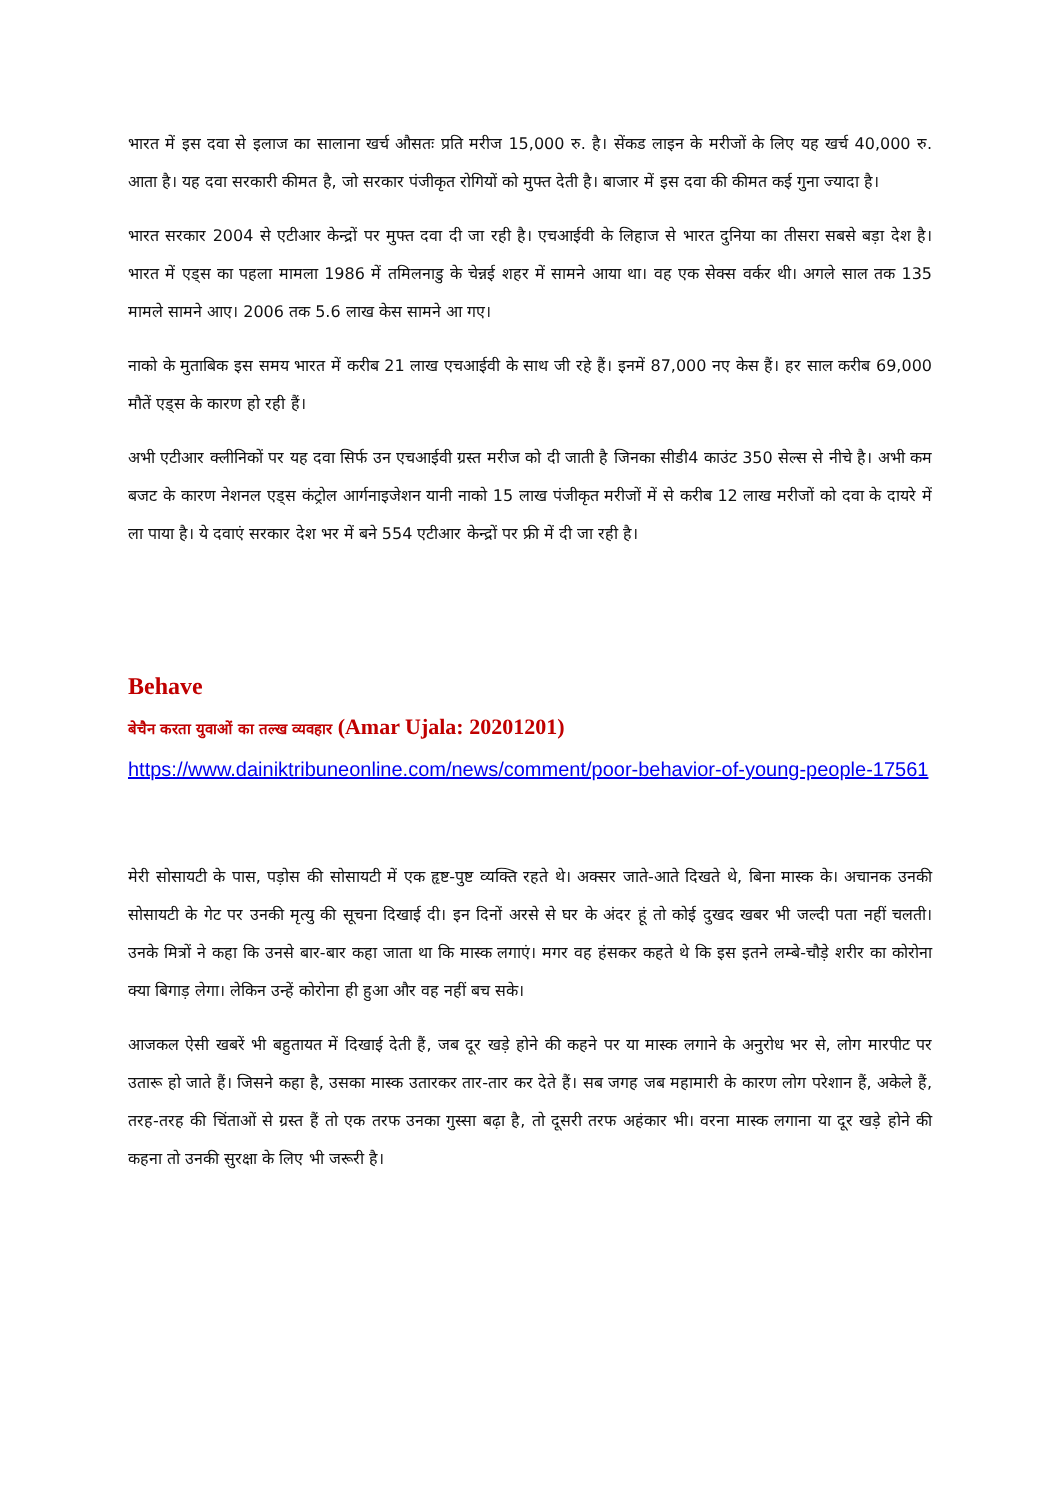भारत में इस दवा से इलाज का सालाना खर्च औसतः प्रति मरीज 15,000 रु. है। सेंकड लाइन के मरीजों के लिए यह खर्च 40,000 रु. आता है। यह दवा सरकारी कीमत है, जो सरकार पंजीकृत रोगियों को मुफ्त देती है। बाजार में इस दवा की कीमत कई गुना ज्यादा है।
भारत सरकार 2004 से एटीआर केन्द्रों पर मुफ्त दवा दी जा रही है। एचआईवी के लिहाज से भारत दुनिया का तीसरा सबसे बड़ा देश है। भारत में एड्स का पहला मामला 1986 में तमिलनाडु के चेन्नई शहर में सामने आया था। वह एक सेक्स वर्कर थी। अगले साल तक 135 मामले सामने आए। 2006 तक 5.6 लाख केस सामने आ गए।
नाको के मुताबिक इस समय भारत में करीब 21 लाख एचआईवी के साथ जी रहे हैं। इनमें 87,000 नए केस हैं। हर साल करीब 69,000 मौतें एड्स के कारण हो रही हैं।
अभी एटीआर क्लीनिकों पर यह दवा सिर्फ उन एचआईवी ग्रस्त मरीज को दी जाती है जिनका सीडी4 काउंट 350 सेल्स से नीचे है। अभी कम बजट के कारण नेशनल एड्स कंट्रोल आर्गनाइजेशन यानी नाको 15 लाख पंजीकृत मरीजों में से करीब 12 लाख मरीजों को दवा के दायरे में ला पाया है। ये दवाएं सरकार देश भर में बने 554 एटीआर केन्द्रों पर फ्री में दी जा रही है।
Behave
बेचैन करता युवाओं का तल्ख व्यवहार (Amar Ujala: 20201201)
https://www.dainiktribuneonline.com/news/comment/poor-behavior-of-young-people-17561
मेरी सोसायटी के पास, पड़ोस की सोसायटी में एक हृष्ट-पुष्ट व्यक्ति रहते थे। अक्सर जाते-आते दिखते थे, बिना मास्क के। अचानक उनकी सोसायटी के गेट पर उनकी मृत्यु की सूचना दिखाई दी। इन दिनों अरसे से घर के अंदर हूं तो कोई दुखद खबर भी जल्दी पता नहीं चलती। उनके मित्रों ने कहा कि उनसे बार-बार कहा जाता था कि मास्क लगाएं। मगर वह हंसकर कहते थे कि इस इतने लम्बे-चौड़े शरीर का कोरोना क्या बिगाड़ लेगा। लेकिन उन्हें कोरोना ही हुआ और वह नहीं बच सके।
आजकल ऐसी खबरें भी बहुतायत में दिखाई देती हैं, जब दूर खड़े होने की कहने पर या मास्क लगाने के अनुरोध भर से, लोग मारपीट पर उतारू हो जाते हैं। जिसने कहा है, उसका मास्क उतारकर तार-तार कर देते हैं। सब जगह जब महामारी के कारण लोग परेशान हैं, अकेले हैं, तरह-तरह की चिंताओं से ग्रस्त हैं तो एक तरफ उनका गुस्सा बढ़ा है, तो दूसरी तरफ अहंकार भी। वरना मास्क लगाना या दूर खड़े होने की कहना तो उनकी सुरक्षा के लिए भी जरूरी है।